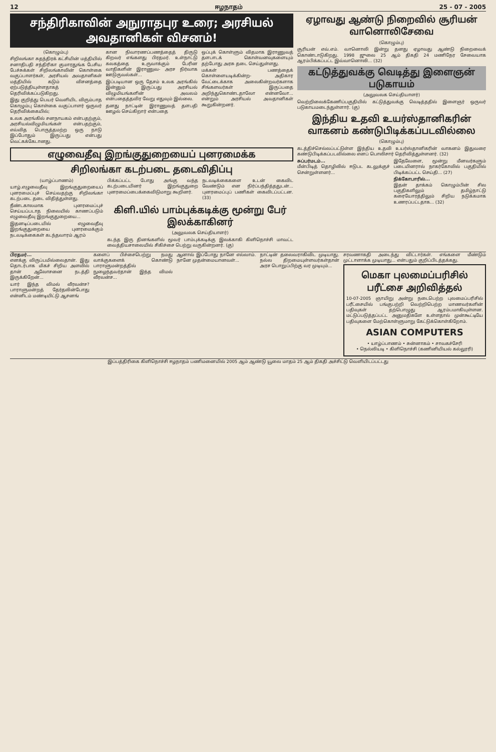12 ஈழநாதம் 25 - 07 - 2005
சந்திரிகாவின் அநுராதபுர உரை; அரசியல் அவதானிகள் விசனம்!
(கொழும்பு)
சிறிலங்கா சுதந்திரக் கட்சியின் மத்தியில் சனாதிபதி சந்திரிகா குமாரதுங்க பேசிய பேச்சுக்கள் சிறிலங்காவின் கொள்கை வகுப்பாளர்கள், அரசியல் அவதானிகள் மத்தியில் கடும் விசனத்தை ஏற்படுத்தியுள்ளதாகத் தெரிவிக்கப்படுகிறது.
இது குறித்து பெயர் வெளியிட விரும்பாத கொழும்பு கொள்கை வகுப்பாளர் ஒருவர் தெரிவிக்கையில்;
உலக அரங்கில் சனநாயகம் என்பதற்கும், அரசியல்விழுமியங்கள் என்பதற்கும், எவ்வித பொருத்தமற்ற ஒரு நாடு இப்போதும் இருப்பது என்பது வெட்கக்கேடானது.
கான நிவாரணப்பணத்தைத் திருடு கிறவர் எங்களது பிரதமர். உள்நாட்டு கலகத்தை உருவாக்கும் பேரின வாதிகளின் இராணுவ- அரச நிர்வாக ஊடுருவல்கள்...
இப்படியான ஒரு தேசம் உலக அரங்கில் இன்னும் இருப்பது அரசியல் விழுமியங்களின் அவலம் என்பதைத்தவிர வேறு எதுவும் இல்லை.
தனது நாட்டின் இராணுவத் தளபதி ஊழல் செய்கிறார் என்பதை
ஒப்புக் கொள்ளும் விதமாக இராணுவத் தளபாடக் கொள்வனவுகளையும் தற்போது அரசு தடை செய்துள்ளது.
மக்கள் பணத்தைக் கொள்ளையடிக்கின்ற- அதிகார வேட்டைக்காக அலைகின்றவர்களாக சிங்களவர்கள் இருப்பதை அறிந்துகொண்டதாலோ என்னவோ... என்றும் அரசியல் அவதானிகள் கூறுகின்றனர்.
எழுவைதீவு இறங்குதுறையைப் புனரமைக்க
சிறிலங்கா கடற்படை தடைவிதிப்பு
(யாழ்ப்பாணம்)
யாழ்.எழுவைதீவு இறங்குதுறையைப் புனரமைப்புச் செய்வதற்கு சிறிலங்கா கடற்படை தடை விதித்துள்ளது.
நீண்டகாலமாக புனரமைப்புச் செய்யப்படாத நிலையில் காணப்படும் எழுவைதீவு இறங்குதுறையை...
இதனடிப்படையில் எழுவைதீவு இறங்குதுறையை புனரமைக்கும் நடவடிக்கைகள் கடந்தவாரம் ஆரம்
பிக்கப்பட்ட போது அங்கு வந்த கடற்படையினர் இறங்குதுறை புனரமைப்பைக்கைவிடுமாறு கூறினர்.
நடவடிக்கைகளை உடன் கைவிட வேண்டும் என நிர்ப்பந்தித்ததுடன்... புனரமைப்புப் பணிகள் கைவிடப்பட்டன. (33)
கிளி.யில் பாம்புக்கடிக்கு மூன்று பேர் இலக்காகினர்
(அலுவலக செய்தியாளர்)
கடந்த இரு தினங்களில் மூவர் பாம்புக்கடிக்கு இலக்காகி கிளிநொச்சி மாவட்ட வைத்தியசாலையில் சிகிச்சை பெற்று வருகின்றனர். (கு)
ஏழாவது ஆண்டு நிறைவில் சூரியன் வானொலிசேவை
(கொழும்பு)
சூரியன் எவ்.எம். வானொலி இன்று தனது ஏழாவது ஆண்டு நிறைவைக் கொண்டாடுகிறது. 1998 ஜுலை 25 ஆம் திகதி 24 மணிநேர சேவையாக ஆரம்பிக்கப்பட்ட இவ்வானொலி... (32)
கட்டுத்துவக்கு வெடித்து இளைஞன் படுகாயம்
(அலுவலக செய்தியாளர்)
வெற்றிலைக்கேணிப்பகுதியில் கட்டுத்துவக்கு வெடித்ததில் இளைஞர் ஒருவர் படுகாயமடைந்துள்ளார். (கு)
இந்திய உதவி உயர்ஸ்தானிகரின் வாகனம் கண்டுபிடிக்கப்படவில்லை
(கொழும்பு)
கடத்திச்செல்லப்பட்டுள்ள இந்திய உதவி உயர்ஸ்தானிகரின் வாகனம் இதுவரை கண்டுபிடிக்கப்படவில்லை எனப் பொலிசார் தெரிவித்துள்ளனர். (32)
சுப்பர்மடம்...
மீன்பிடித் தொழிலில் ஈடுபட கடலுக்குச் சென்றுள்ளனர்...
இதேவேளை, மூன்று மீனவர்களும் படையினரால் நாகர்கோவில் பகுதியில் பிடிக்கப்பட்ட செய்தி... (27)
நிக்கோபாரில்...
இதன் தாக்கம் கொழும்பின் சில பகுதிகளிலும் தமிழ்நாட்டு கரையோரத்திலும் சிறிய நடுக்கமாக உணரப்பட்டதாக... (32)
பிரதமர்...
எனக்கு விருப்பமில்லைதான். இது தொடர்பாக மிகச் சிறிய அளவில் தான் ஆலோசனை நடத்தி இருக்கிறேன்...
யார் இந்த விமல் வீரவன்ச? பாராளுமன்றத் தேர்தலின்போது என்னிடம் மண்டியிட்டு ஆசனங்
களைப் பிச்சைபெற்று நமது வாக்குகளைக் கொண்டு பாராளுமன்றத்தில் நுழைந்தவர்தான் இந்த விமல் வீரவன்ச...
ஆனால் இப்போது நானே எல்லாம். நானே முதன்மையானவள்...
நாட்டின் தலைவராகிவிட முடியாது. நல்ல திறமையுள்ளவர்கள்தான் அரச பொறுப்பிற்கு வர முடியும்...
சரவணாகதி அடைந்து விட்டார்கள். எங்களை மீண்டும் முட்டாளாக்க முடியாது... என்பதும் குறிப்பிடத்தக்கது.
மெகா புலமைப்பரிசில் பரீட்சை அறிவித்தல்
10-07-2005 ஞாயிறு அன்று நடைபெற்ற புலமைப்பரிசில் பரீட்சையில் பங்குபற்றி வெற்றிபெற்ற மாணவர்களின் பதிவுகள் தற்பொழுது ஆரம்பமாகியுள்ளன. மட்டுப்படுத்தப்பட்ட அனுமதிகளே உள்ளதால் முன்கூட்டியே பதிவுகளை மேற்கொள்ளுமாறு கேட்டுக்கொள்கிறோம்.
ASIAN COMPUTERS
• யாழ்ப்பாணம் • சுன்னாகம் • சாவகச்சேரி
• நெல்லியடி • கிளிநொச்சி (கணினியியல் கல்லூரி)
இப்பத்திரிகை கிளிநொச்சி ஈழநாதம் பணிமனையில் 2005 ஆம் ஆண்டு யூலை மாதம் 25 ஆம் திகதி அச்சிட்டு வெளியிடப்பட்டது